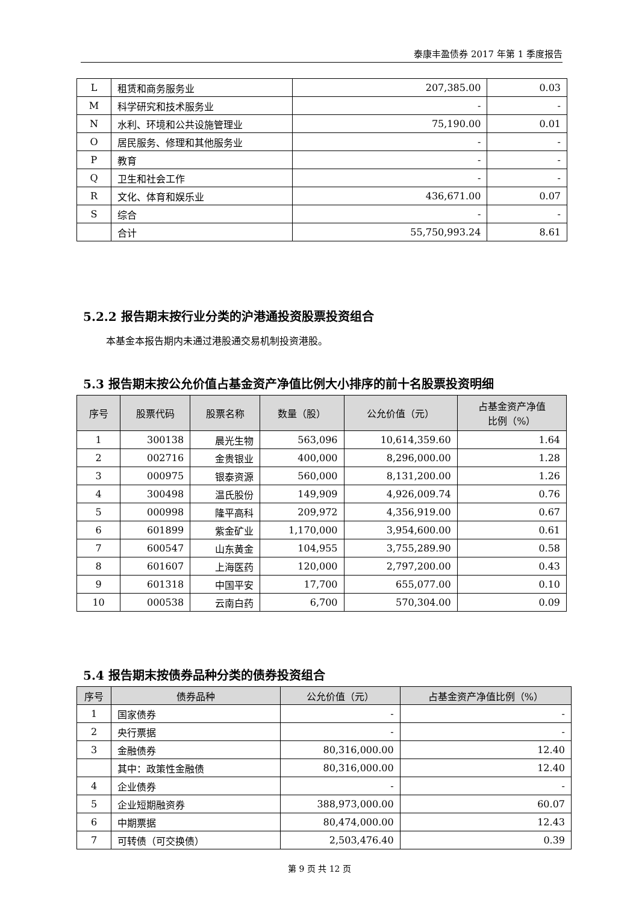泰康丰盈债券 2017 年第 1 季度报告
| L | 租赁和商务服务业 | 207,385.00 | 0.03 |
| M | 科学研究和技术服务业 | - | - |
| N | 水利、环境和公共设施管理业 | 75,190.00 | 0.01 |
| O | 居民服务、修理和其他服务业 | - | - |
| P | 教育 | - | - |
| Q | 卫生和社会工作 | - | - |
| R | 文化、体育和娱乐业 | 436,671.00 | 0.07 |
| S | 综合 | - | - |
| | 合计 | 55,750,993.24 | 8.61 |
5.2.2 报告期末按行业分类的沪港通投资股票投资组合
本基金本报告期内未通过港股通交易机制投资港股。
5.3 报告期末按公允价值占基金资产净值比例大小排序的前十名股票投资明细
| 序号 | 股票代码 | 股票名称 | 数量（股） | 公允价值（元） | 占基金资产净值 比例（%） |
| --- | --- | --- | --- | --- | --- |
| 1 | 300138 | 晨光生物 | 563,096 | 10,614,359.60 | 1.64 |
| 2 | 002716 | 金贵银业 | 400,000 | 8,296,000.00 | 1.28 |
| 3 | 000975 | 银泰资源 | 560,000 | 8,131,200.00 | 1.26 |
| 4 | 300498 | 温氏股份 | 149,909 | 4,926,009.74 | 0.76 |
| 5 | 000998 | 隆平高科 | 209,972 | 4,356,919.00 | 0.67 |
| 6 | 601899 | 紫金矿业 | 1,170,000 | 3,954,600.00 | 0.61 |
| 7 | 600547 | 山东黄金 | 104,955 | 3,755,289.90 | 0.58 |
| 8 | 601607 | 上海医药 | 120,000 | 2,797,200.00 | 0.43 |
| 9 | 601318 | 中国平安 | 17,700 | 655,077.00 | 0.10 |
| 10 | 000538 | 云南白药 | 6,700 | 570,304.00 | 0.09 |
5.4 报告期末按债券品种分类的债券投资组合
| 序号 | 债券品种 | 公允价值（元） | 占基金资产净值比例（%） |
| --- | --- | --- | --- |
| 1 | 国家债券 | - | - |
| 2 | 央行票据 | - | - |
| 3 | 金融债券 | 80,316,000.00 | 12.40 |
| | 其中：政策性金融债 | 80,316,000.00 | 12.40 |
| 4 | 企业债券 | - | - |
| 5 | 企业短期融资券 | 388,973,000.00 | 60.07 |
| 6 | 中期票据 | 80,474,000.00 | 12.43 |
| 7 | 可转债（可交换债） | 2,503,476.40 | 0.39 |
第 9 页 共 12 页